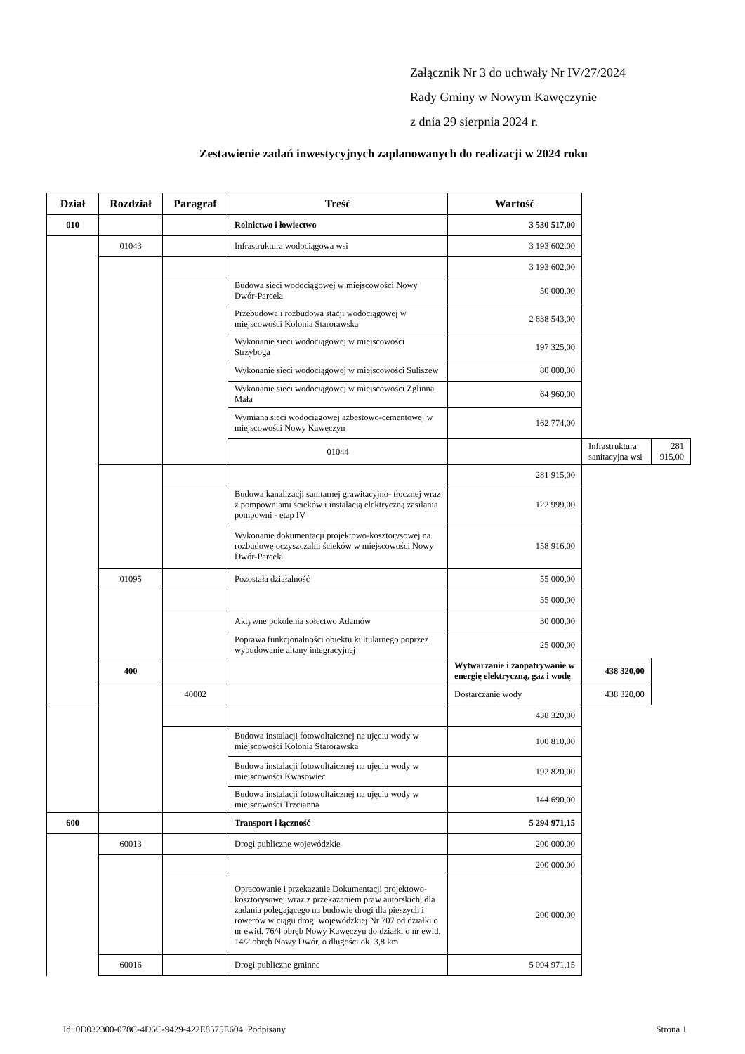Załącznik Nr 3 do uchwały Nr IV/27/2024
Rady Gminy w Nowym Kawęczynie
z dnia 29 sierpnia 2024 r.
Zestawienie zadań inwestycyjnych zaplanowanych do realizacji w 2024 roku
| Dział | Rozdział | Paragraf | Treść | Wartość | | |
| --- | --- | --- | --- | --- | --- | --- |
| 010 | | | Rolnictwo i łowiectwo | 3 530 517,00 | | |
| | 01043 | | Infrastruktura wodociągowa wsi | 3 193 602,00 | | |
| | | | | 3 193 602,00 | | |
| | | | Budowa sieci wodociągowej w miejscowości Nowy Dwór-Parcela | 50 000,00 | | |
| | | | Przebudowa i rozbudowa stacji wodociągowej w miejscowości Kolonia Starorawska | 2 638 543,00 | | |
| | | | Wykonanie sieci wodociągowej w miejscowości Strzyboga | 197 325,00 | | |
| | | | Wykonanie sieci wodociągowej w miejscowości Suliszew | 80 000,00 | | |
| | | | Wykonanie sieci wodociągowej w miejscowości Zglinna Mała | 64 960,00 | | |
| | | | Wymiana sieci wodociągowej azbestowo-cementowej w miejscowości Nowy Kawęczyn | 162 774,00 | | |
| | | | 01044 | | Infrastruktura sanitacyjna wsi | 281 915,00 |
| | | | | 281 915,00 | | |
| | | | Budowa kanalizacji sanitarnej grawitacyjno- tłocznej wraz z pompowniami ścieków i instalacją elektryczną zasilania pompowni - etap IV | 122 999,00 | | |
| | | | Wykonanie dokumentacji projektowo-kosztorysowej na rozbudowę oczyszczalni ścieków w miejscowości Nowy Dwór-Parcela | 158 916,00 | | |
| | 01095 | | Pozostała działalność | 55 000,00 | | |
| | | | | 55 000,00 | | |
| | | | Aktywne pokolenia sołectwo Adamów | 30 000,00 | | |
| | | | Poprawa funkcjonalności obiektu kultularnego poprzez wybudowanie altany integracyjnej | 25 000,00 | | |
| | 400 | | | Wytwarzanie i zaopatrywanie w energię elektryczną, gaz i wodę | 438 320,00 | |
| | | 40002 | | Dostarczanie wody | 438 320,00 | |
| | | | | 438 320,00 | | |
| | | | Budowa instalacji fotowoltaicznej na ujęciu wody w miejscowości Kolonia Starorawska | 100 810,00 | | |
| | | | Budowa instalacji fotowoltaicznej na ujęciu wody w miejscowości Kwasowiec | 192 820,00 | | |
| | | | Budowa instalacji fotowoltaicznej na ujęciu wody w miejscowości Trzcianna | 144 690,00 | | |
| 600 | | | Transport i łączność | 5 294 971,15 | | |
| | 60013 | | Drogi publiczne wojewódzkie | 200 000,00 | | |
| | | | | 200 000,00 | | |
| | | | Opracowanie i przekazanie Dokumentacji projektowo- kosztorysowej wraz z przekazaniem praw autorskich, dla zadania polegającego na budowie drogi dla pieszych i rowerów w ciągu drogi wojewódzkiej Nr 707 od działki o nr ewid. 76/4 obręb Nowy Kawęczyn do działki o nr ewid. 14/2 obręb Nowy Dwór, o długości ok. 3,8 km | 200 000,00 | | |
| | 60016 | | Drogi publiczne gminne | 5 094 971,15 | | |
Id: 0D032300-078C-4D6C-9429-422E8575E604. Podpisany Strona 1